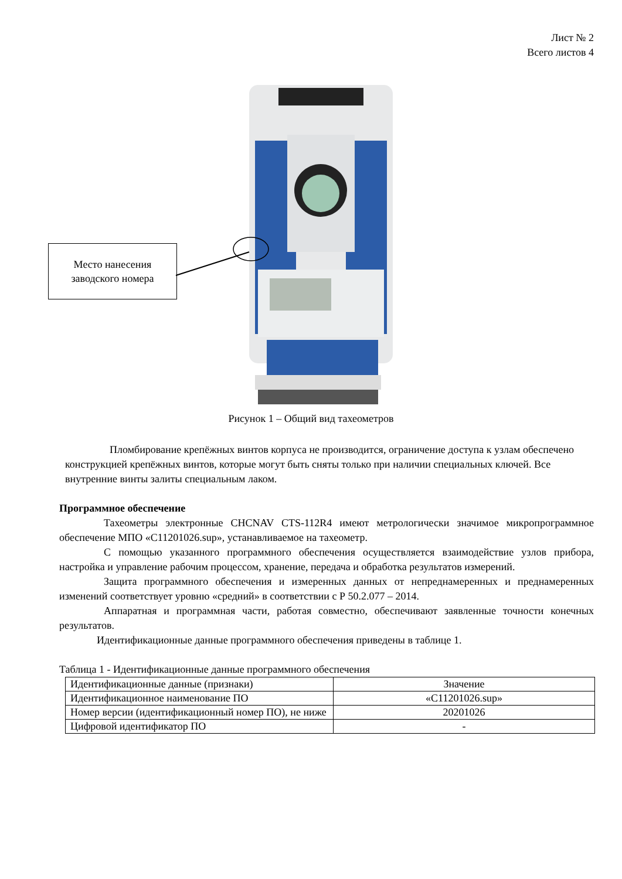Лист № 2
Всего листов 4
Место нанесения
заводского номера
Рисунок 1 – Общий вид тахеометров
Пломбирование крепёжных винтов корпуса не производится, ограничение доступа к узлам обеспечено конструкцией крепёжных винтов, которые могут быть сняты только при наличии специальных ключей. Все внутренние винты залиты специальным лаком.
Программное обеспечение
Тахеометры электронные CHCNAV CTS-112R4 имеют метрологически значимое микропрограммное обеспечение МПО «C11201026.sup», устанавливаемое на тахеометр.
С помощью указанного программного обеспечения осуществляется взаимодействие узлов прибора, настройка и управление рабочим процессом, хранение, передача и обработка результатов измерений.
Защита программного обеспечения и измеренных данных от непреднамеренных и преднамеренных изменений соответствует уровню «средний» в соответствии с Р 50.2.077 – 2014.
Аппаратная и программная части, работая совместно, обеспечивают заявленные точности конечных результатов.
Идентификационные данные программного обеспечения приведены в таблице 1.
Таблица 1 - Идентификационные данные программного обеспечения
| Идентификационные данные (признаки) | Значение |
| Идентификационное наименование ПО | «C11201026.sup» |
| Номер версии (идентификационный номер ПО), не ниже | 20201026 |
| Цифровой идентификатор ПО | - |